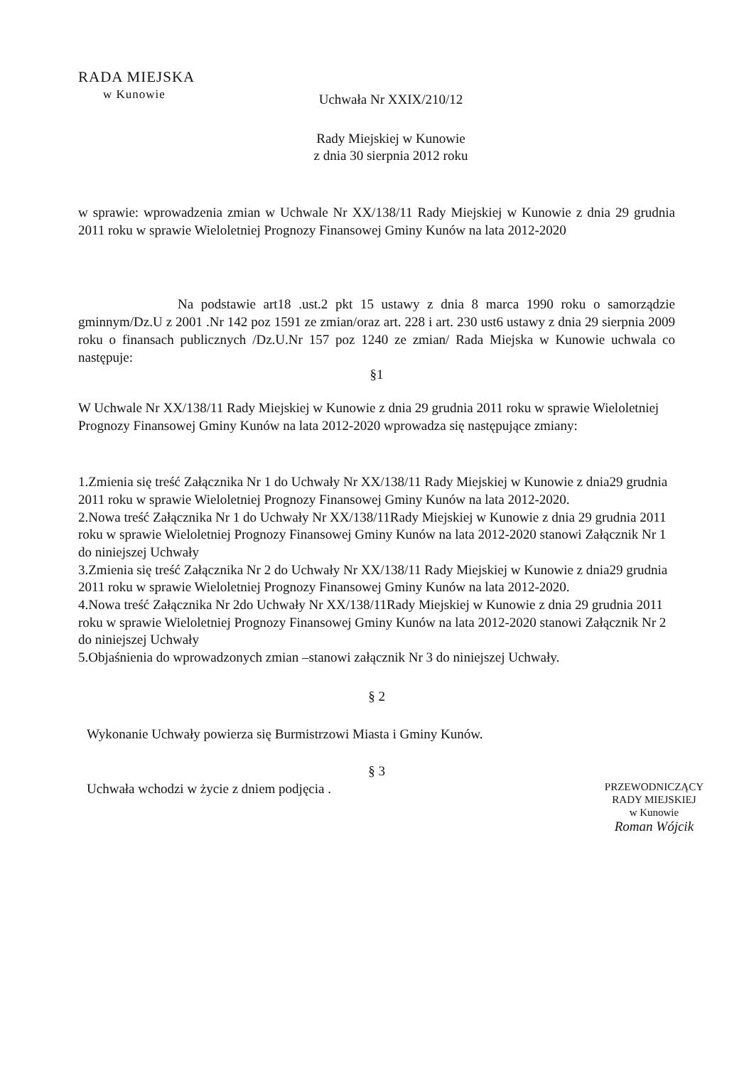RADA MIEJSKA
w Kunowie
Uchwała Nr XXIX/210/12
Rady Miejskiej w Kunowie
z dnia 30 sierpnia 2012 roku
w sprawie: wprowadzenia zmian w Uchwale Nr XX/138/11 Rady Miejskiej w Kunowie z dnia 29 grudnia 2011 roku w sprawie Wieloletniej Prognozy Finansowej Gminy Kunów na lata 2012-2020
Na podstawie art18 .ust.2 pkt 15 ustawy z dnia 8 marca 1990 roku o samorządzie gminnym/Dz.U z 2001 .Nr 142 poz 1591 ze zmian/oraz art. 228 i art. 230 ust6 ustawy z dnia 29 sierpnia 2009 roku o finansach publicznych /Dz.U.Nr 157 poz 1240 ze zmian/ Rada Miejska w Kunowie uchwala co następuje:
§1
W Uchwale Nr XX/138/11 Rady Miejskiej w Kunowie z dnia 29 grudnia 2011 roku w sprawie Wieloletniej Prognozy Finansowej Gminy Kunów na lata 2012-2020 wprowadza się następujące zmiany:
1.Zmienia się treść Załącznika Nr 1 do Uchwały Nr XX/138/11 Rady Miejskiej w Kunowie z dnia29 grudnia 2011 roku w sprawie Wieloletniej Prognozy Finansowej Gminy Kunów na lata 2012-2020.
2.Nowa treść Załącznika Nr 1 do Uchwały Nr XX/138/11Rady Miejskiej w Kunowie z dnia 29 grudnia 2011 roku w sprawie Wieloletniej Prognozy Finansowej Gminy Kunów na lata 2012-2020 stanowi Załącznik Nr 1 do niniejszej Uchwały
3.Zmienia się treść Załącznika Nr 2 do Uchwały Nr XX/138/11 Rady Miejskiej w Kunowie z dnia29 grudnia 2011 roku w sprawie Wieloletniej Prognozy Finansowej Gminy Kunów na lata 2012-2020.
4.Nowa treść Załącznika Nr 2do Uchwały Nr XX/138/11Rady Miejskiej w Kunowie z dnia 29 grudnia 2011 roku w sprawie Wieloletniej Prognozy Finansowej Gminy Kunów na lata 2012-2020 stanowi Załącznik Nr 2 do niniejszej Uchwały
5.Objaśnienia do wprowadzonych zmian –stanowi załącznik Nr 3 do niniejszej Uchwały.
§ 2
Wykonanie Uchwały powierza się Burmistrzowi Miasta i Gminy Kunów.
§ 3
Uchwała wchodzi w życie z dniem podjęcia .
PRZEWODNICZĄCY
RADY MIEJSKIEJ
w Kunowie
Roman Wójcik